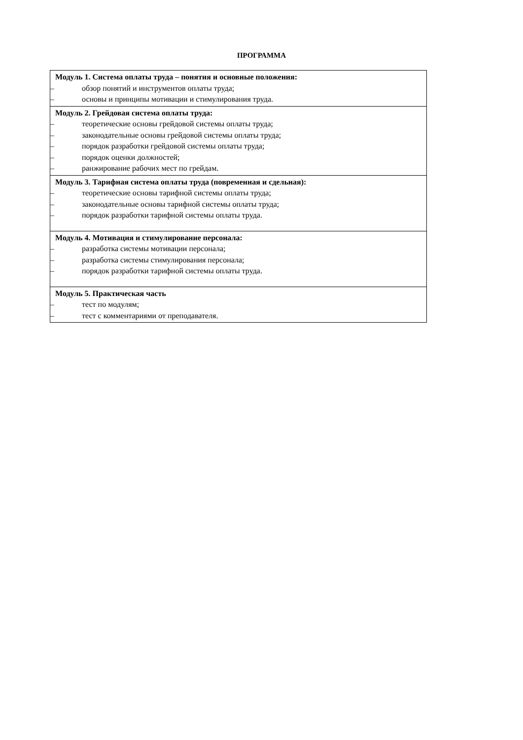ПРОГРАММА
| Модуль 1. Система оплаты труда – понятия и основные положения: – обзор понятий и инструментов оплаты труда; – основы и принципы мотивации и стимулирования труда. |
| Модуль 2. Грейдовая система оплаты труда: – теоретические основы грейдовой системы оплаты труда; – законодательные основы грейдовой системы оплаты труда; – порядок разработки грейдовой системы оплаты труда; – порядок оценки должностей; – ранжирование рабочих мест по грейдам. |
| Модуль 3. Тарифная система оплаты труда (повременная и сдельная): – теоретические основы тарифной системы оплаты труда; – законодательные основы тарифной системы оплаты труда; – порядок разработки тарифной системы оплаты труда. |
| Модуль 4. Мотивация и стимулирование персонала: – разработка системы мотивации персонала; – разработка системы стимулирования персонала; – порядок разработки тарифной системы оплаты труда. |
| Модуль 5. Практическая часть – тест по модулям; – тест с комментариями от преподавателя. |